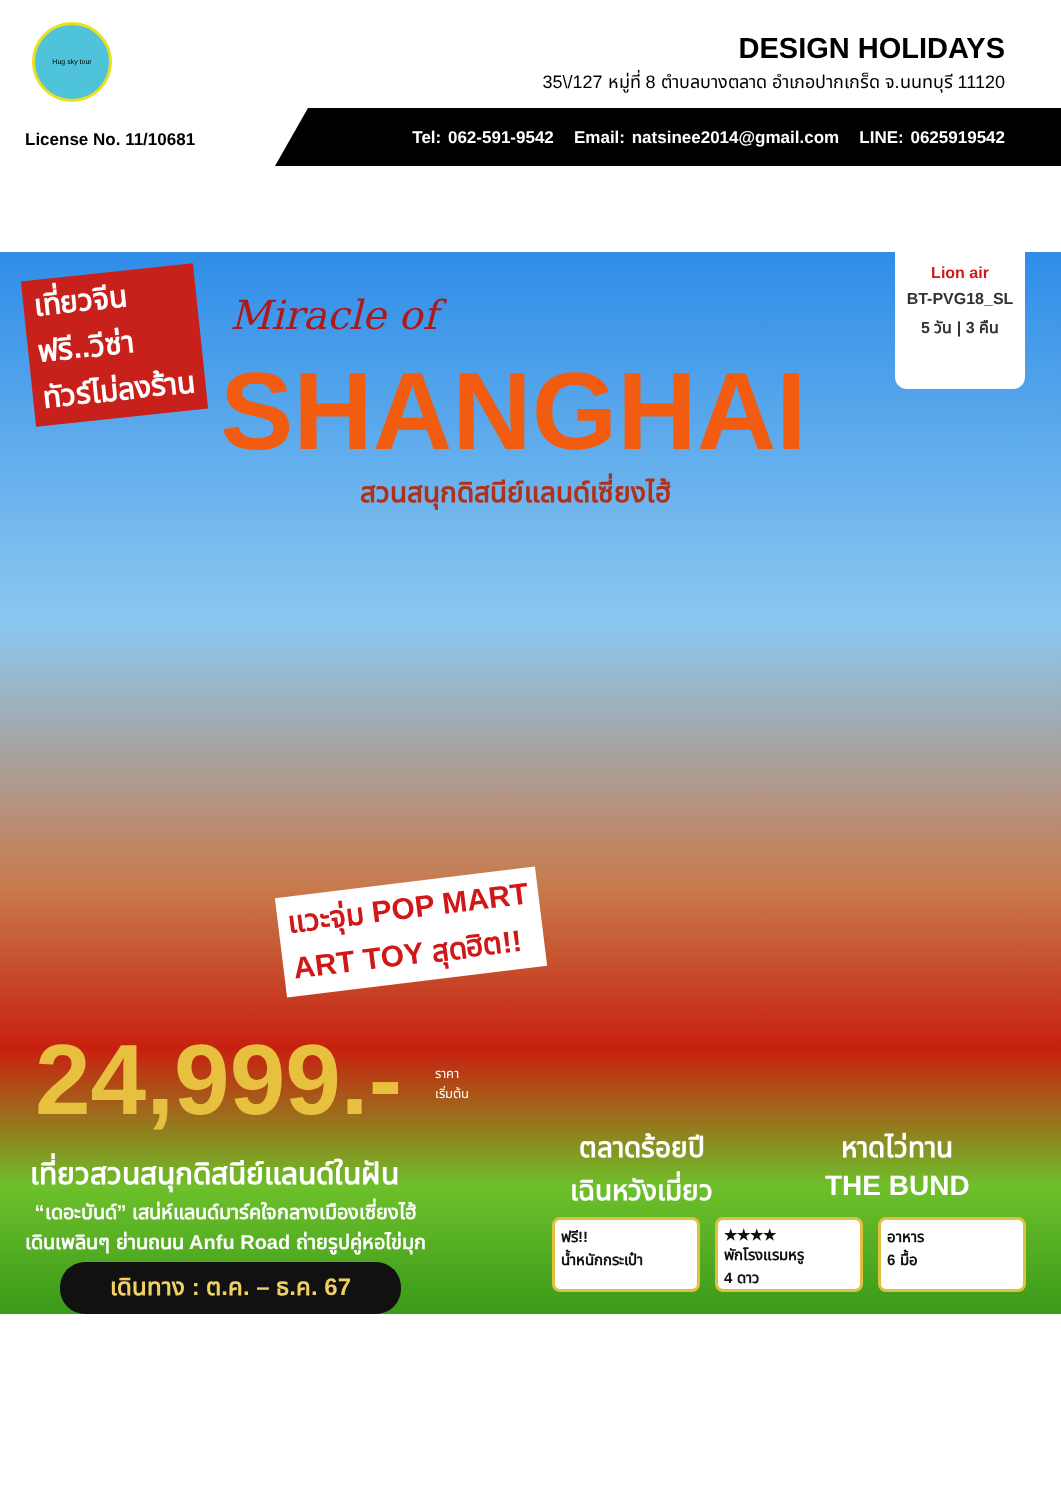Hug sky tour
DESIGN HOLIDAYS
35\/127 หมู่ที่ 8 ตำบลบางตลาด อำเภอปากเกร็ด จ.นนทบุรี 11120
License No. 11/10681
Tel: 062-591-9542 Email: natsinee2014@gmail.com LINE: 0625919542
เที่ยวจีน
ฟรี..วีซ่า
ทัวร์ไม่ลงร้าน
Miracle of
SHANGHAI
สวนสนุกดิสนีย์แลนด์เซี่ยงไฮ้
Lion air
BT-PVG18_SL
5 วัน | 3 คืน
แวะจุ่ม POP MART
ART TOY สุดฮิต!!
24,999.-
ราคา
เริ่มต้น
เที่ยวสวนสนุกดิสนีย์แลนด์ในฝัน
“เดอะบันด์” เสน่ห์แลนด์มาร์คใจกลางเมืองเซี่ยงไฮ้
เดินเพลินๆ ย่านถนน Anfu Road ถ่ายรูปคู่หอไข่มุก
เดินทาง : ต.ค. – ธ.ค. 67
ตลาดร้อยปี
เฉินหวังเมี่ยว
หาดไว่ทาน
THE BUND
ฟรี!!
น้ำหนักกระเป๋า
★★★★
พักโรงแรมหรู
4 ดาว
อาหาร
6 มื้อ